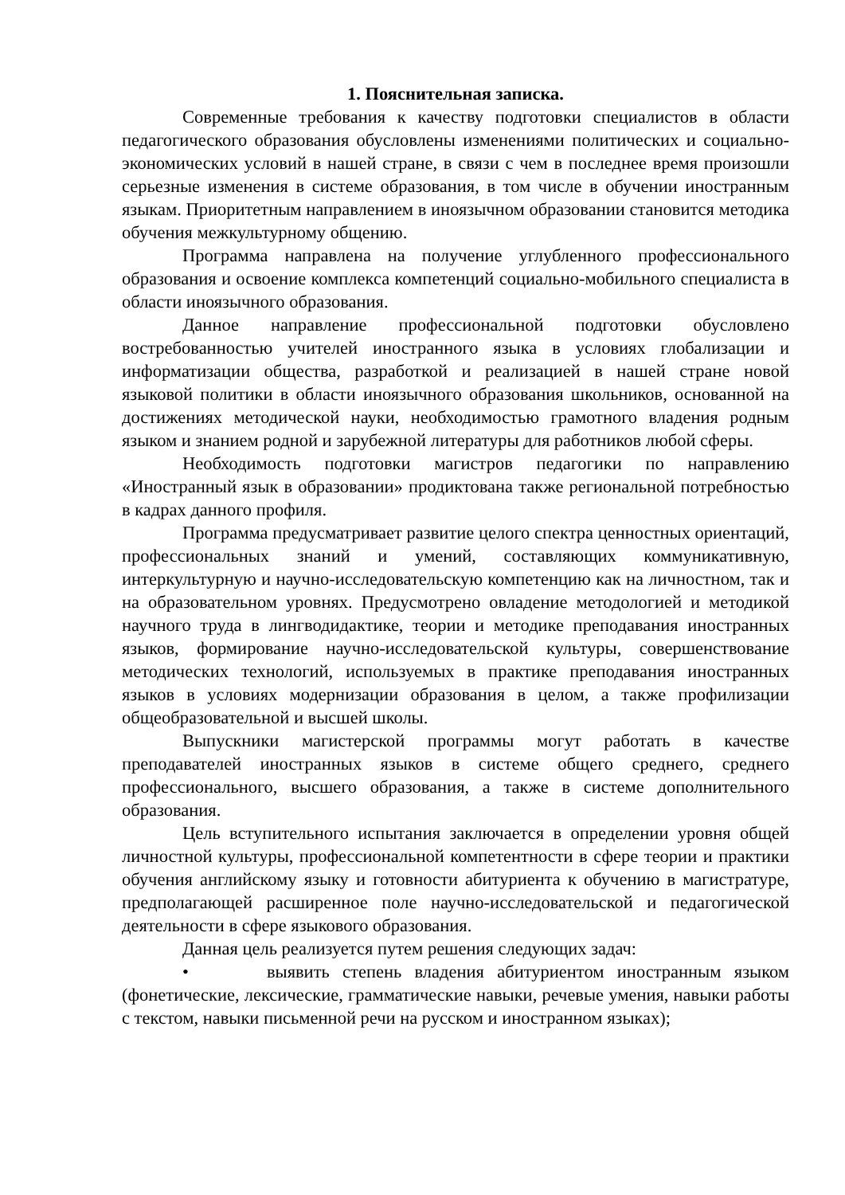1. Пояснительная записка.
Современные требования к качеству подготовки специалистов в области педагогического образования обусловлены изменениями политических и социально-экономических условий в нашей стране, в связи с чем в последнее время произошли серьезные изменения в системе образования, в том числе в обучении иностранным языкам. Приоритетным направлением в иноязычном образовании становится методика обучения межкультурному общению.
Программа направлена на получение углубленного профессионального образования и освоение комплекса компетенций социально-мобильного специалиста в области иноязычного образования.
Данное направление профессиональной подготовки обусловлено востребованностью учителей иностранного языка в условиях глобализации и информатизации общества, разработкой и реализацией в нашей стране новой языковой политики в области иноязычного образования школьников, основанной на достижениях методической науки, необходимостью грамотного владения родным языком и знанием родной и зарубежной литературы для работников любой сферы.
Необходимость подготовки магистров педагогики по направлению «Иностранный язык в образовании» продиктована также региональной потребностью в кадрах данного профиля.
Программа предусматривает развитие целого спектра ценностных ориентаций, профессиональных знаний и умений, составляющих коммуникативную, интеркультурную и научно-исследовательскую компетенцию как на личностном, так и на образовательном уровнях. Предусмотрено овладение методологией и методикой научного труда в лингводидактике, теории и методике преподавания иностранных языков, формирование научно-исследовательской культуры, совершенствование методических технологий, используемых в практике преподавания иностранных языков в условиях модернизации образования в целом, а также профилизации общеобразовательной и высшей школы.
Выпускники магистерской программы могут работать в качестве преподавателей иностранных языков в системе общего среднего, среднего профессионального, высшего образования, а также в системе дополнительного образования.
Цель вступительного испытания заключается в определении уровня общей личностной культуры, профессиональной компетентности в сфере теории и практики обучения английскому языку и готовности абитуриента к обучению в магистратуре, предполагающей расширенное поле научно-исследовательской и педагогической деятельности в сфере языкового образования.
Данная цель реализуется путем решения следующих задач:
• выявить степень владения абитуриентом иностранным языком (фонетические, лексические, грамматические навыки, речевые умения, навыки работы с текстом, навыки письменной речи на русском и иностранном языках);